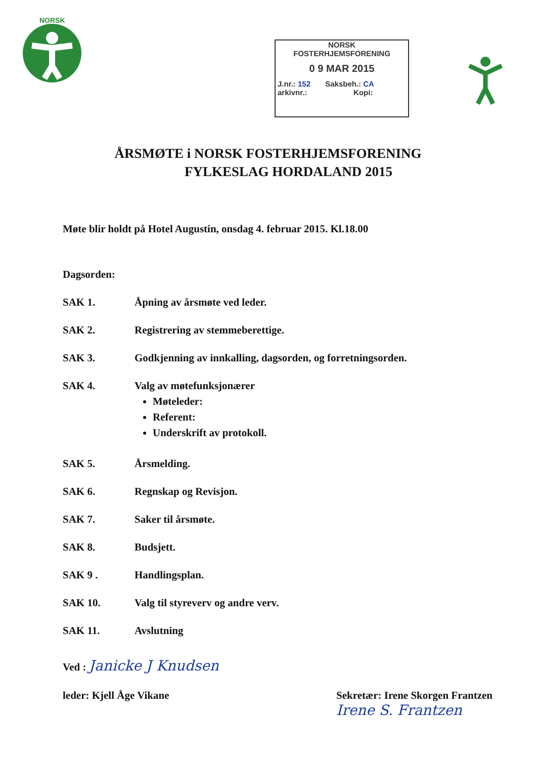NORSK
NORSK
FOSTERHJEMSFORENING
0 9 MAR 2015
J.nr.: 152 Saksbeh.: CA
arkivnr.: Kopi:
ÅRSMØTE i NORSK FOSTERHJEMSFORENING
FYLKESLAG HORDALAND 2015
Møte blir holdt på Hotel Augustin, onsdag 4. februar 2015. Kl.18.00
Dagsorden:
SAK 1. Åpning av årsmøte ved leder.
SAK 2. Registrering av stemmeberettige.
SAK 3. Godkjenning av innkalling, dagsorden, og forretningsorden.
SAK 4. Valg av møtefunksjonærer
Møteleder:
Referent:
Underskrift av protokoll.
SAK 5. Årsmelding.
SAK 6. Regnskap og Revisjon.
SAK 7. Saker til årsmøte.
SAK 8. Budsjett.
SAK 9 . Handlingsplan.
SAK 10. Valg til styreverv og andre verv.
SAK 11. Avslutning
Ved : Janicke J Knudsen
leder: Kjell Åge Vikane Sekretær: Irene Skorgen Frantzen
Irene S. Frantzen